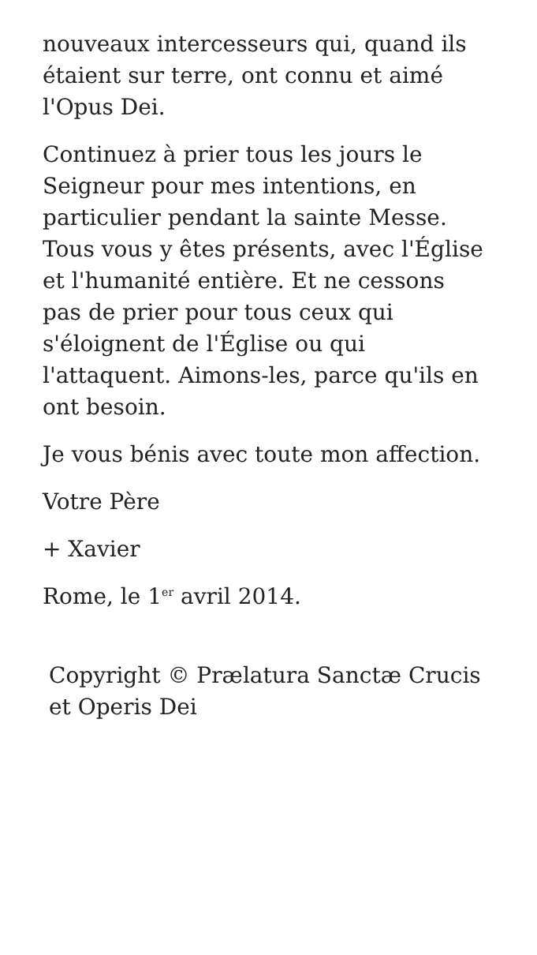nouveaux intercesseurs qui, quand ils étaient sur terre, ont connu et aimé l'Opus Dei.
Continuez à prier tous les jours le Seigneur pour mes intentions, en particulier pendant la sainte Messe. Tous vous y êtes présents, avec l'Église et l'humanité entière. Et ne cessons pas de prier pour tous ceux qui s'éloignent de l'Église ou qui l'attaquent. Aimons-les, parce qu'ils en ont besoin.
Je vous bénis avec toute mon affection.
Votre Père
+ Xavier
Rome, le 1<sup>er</sup> avril 2014.
Copyright © Prælatura Sanctæ Crucis et Operis Dei